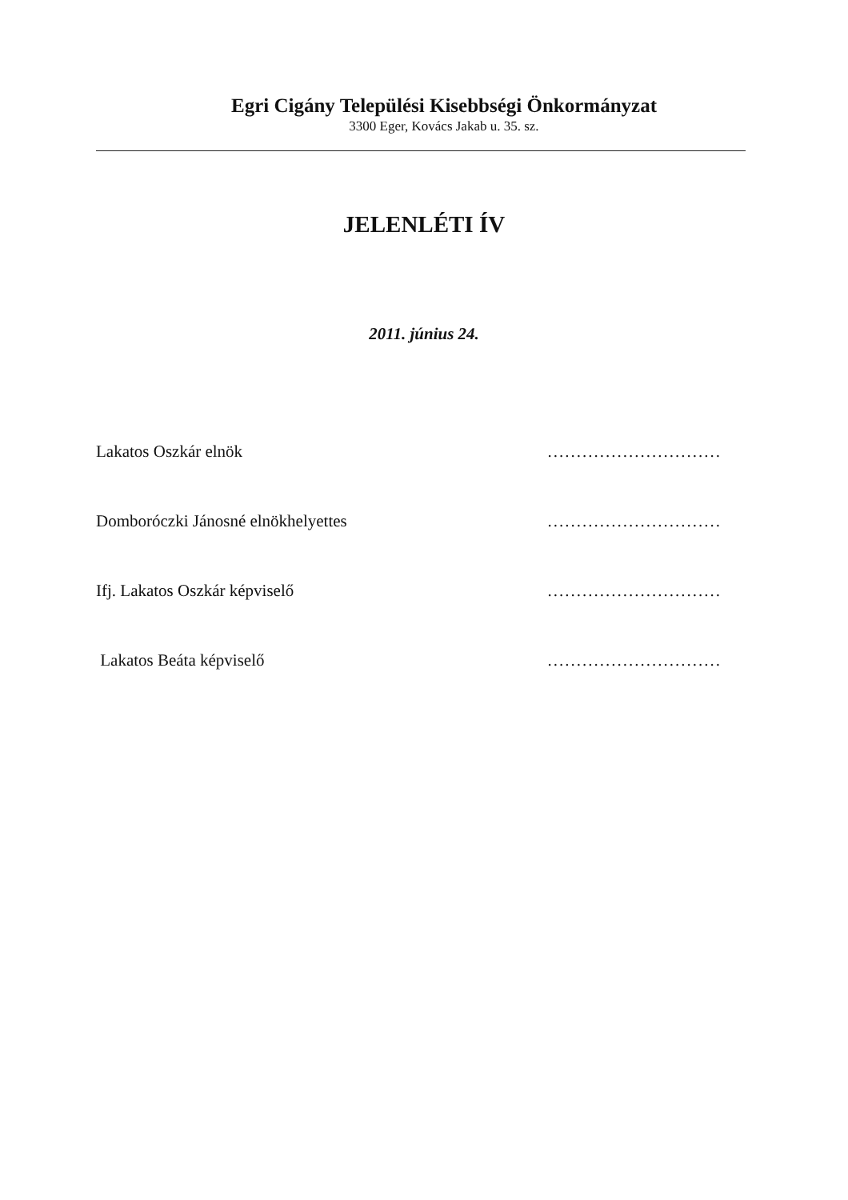Egri Cigány Települési Kisebbségi Önkormányzat
3300 Eger, Kovács Jakab u. 35. sz.
JELENLÉTI ÍV
2011. június 24.
Lakatos Oszkár elnök ..............................
Domboróczki Jánosné elnökhelyettes ..............................
Ifj. Lakatos Oszkár képviselő ..............................
Lakatos Beáta képviselő ..............................